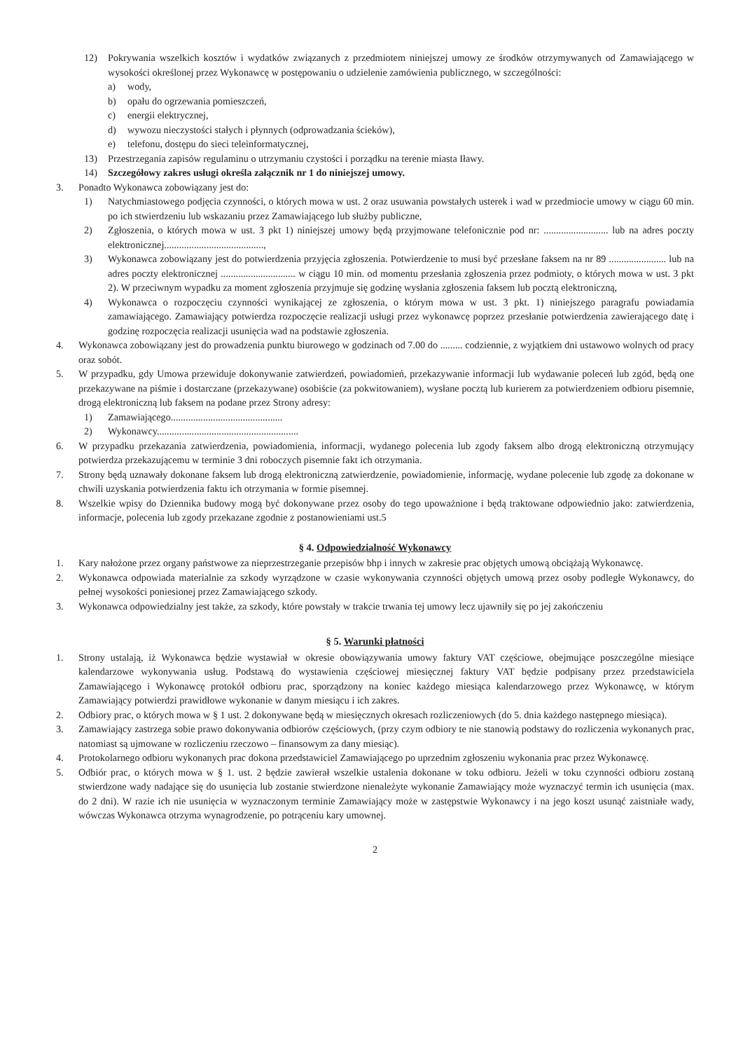12) Pokrywania wszelkich kosztów i wydatków związanych z przedmiotem niniejszej umowy ze środków otrzymywanych od Zamawiającego w wysokości określonej przez Wykonawcę w postępowaniu o udzielenie zamówienia publicznego, w szczególności:
a) wody,
b) opału do ogrzewania pomieszczeń,
c) energii elektrycznej,
d) wywozu nieczystości stałych i płynnych (odprowadzania ścieków),
e) telefonu, dostępu do sieci teleinformatycznej,
13) Przestrzegania zapisów regulaminu o utrzymaniu czystości i porządku na terenie miasta Iławy.
14) Szczegółowy zakres usługi określa załącznik nr 1 do niniejszej umowy.
3. Ponadto Wykonawca zobowiązany jest do:
1) Natychmiastowego podjęcia czynności, o których mowa w ust. 2 oraz usuwania powstałych usterek i wad w przedmiocie umowy w ciągu 60 min. po ich stwierdzeniu lub wskazaniu przez Zamawiającego lub służby publiczne,
2) Zgłoszenia, o których mowa w ust. 3 pkt 1) niniejszej umowy będą przyjmowane telefonicznie pod nr: .......................... lub na adres poczty elektronicznej........................................,
3) Wykonawca zobowiązany jest do potwierdzenia przyjęcia zgłoszenia. Potwierdzenie to musi być przesłane faksem na nr 89 ....................... lub na adres poczty elektronicznej .............................. w ciągu 10 min. od momentu przesłania zgłoszenia przez podmioty, o których mowa w ust. 3 pkt 2). W przeciwnym wypadku za moment zgłoszenia przyjmuje się godzinę wysłania zgłoszenia faksem lub pocztą elektroniczną,
4) Wykonawca o rozpoczęciu czynności wynikającej ze zgłoszenia, o którym mowa w ust. 3 pkt. 1) niniejszego paragrafu powiadamia zamawiającego. Zamawiający potwierdza rozpoczęcie realizacji usługi przez wykonawcę poprzez przesłanie potwierdzenia zawierającego datę i godzinę rozpoczęcia realizacji usunięcia wad na podstawie zgłoszenia.
4. Wykonawca zobowiązany jest do prowadzenia punktu biurowego w godzinach od 7.00 do ......... codziennie, z wyjątkiem dni ustawowo wolnych od pracy oraz sobót.
5. W przypadku, gdy Umowa przewiduje dokonywanie zatwierdzeń, powiadomień, przekazywanie informacji lub wydawanie poleceń lub zgód, będą one przekazywane na piśmie i dostarczane (przekazywane) osobiście (za pokwitowaniem), wysłane pocztą lub kurierem za potwierdzeniem odbioru pisemnie, drogą elektroniczną lub faksem na podane przez Strony adresy:
1) Zamawiającego.............................................
2) Wykonawcy.........................................................
6. W przypadku przekazania zatwierdzenia, powiadomienia, informacji, wydanego polecenia lub zgody faksem albo drogą elektroniczną otrzymujący potwierdza przekazującemu w terminie 3 dni roboczych pisemnie fakt ich otrzymania.
7. Strony będą uznawały dokonane faksem lub drogą elektroniczną zatwierdzenie, powiadomienie, informację, wydane polecenie lub zgodę za dokonane w chwili uzyskania potwierdzenia faktu ich otrzymania w formie pisemnej.
8. Wszelkie wpisy do Dziennika budowy mogą być dokonywane przez osoby do tego upoważnione i będą traktowane odpowiednio jako: zatwierdzenia, informacje, polecenia lub zgody przekazane zgodnie z postanowieniami ust.5
§ 4. Odpowiedzialność Wykonawcy
1. Kary nałożone przez organy państwowe za nieprzestrzeganie przepisów bhp i innych w zakresie prac objętych umową obciążają Wykonawcę.
2. Wykonawca odpowiada materialnie za szkody wyrządzone w czasie wykonywania czynności objętych umową przez osoby podległe Wykonawcy, do pełnej wysokości poniesionej przez Zamawiającego szkody.
3. Wykonawca odpowiedzialny jest także, za szkody, które powstały w trakcie trwania tej umowy lecz ujawniły się po jej zakończeniu
§ 5. Warunki płatności
1. Strony ustalają, iż Wykonawca będzie wystawiał w okresie obowiązywania umowy faktury VAT częściowe, obejmujące poszczególne miesiące kalendarzowe wykonywania usług. Podstawą do wystawienia częściowej miesięcznej faktury VAT będzie podpisany przez przedstawiciela Zamawiającego i Wykonawcę protokół odbioru prac, sporządzony na koniec każdego miesiąca kalendarzowego przez Wykonawcę, w którym Zamawiający potwierdzi prawidłowe wykonanie w danym miesiącu i ich zakres.
2. Odbiory prac, o których mowa w § 1 ust. 2 dokonywane będą w miesięcznych okresach rozliczeniowych (do 5. dnia każdego następnego miesiąca).
3. Zamawiający zastrzega sobie prawo dokonywania odbiorów częściowych, (przy czym odbiory te nie stanowią podstawy do rozliczenia wykonanych prac, natomiast są ujmowane w rozliczeniu rzeczowo – finansowym za dany miesiąc).
4. Protokolarnego odbioru wykonanych prac dokona przedstawiciel Zamawiającego po uprzednim zgłoszeniu wykonania prac przez Wykonawcę.
5. Odbiór prac, o których mowa w § 1. ust. 2 będzie zawierał wszelkie ustalenia dokonane w toku odbioru. Jeżeli w toku czynności odbioru zostaną stwierdzone wady nadające się do usunięcia lub zostanie stwierdzone nienależyte wykonanie Zamawiający może wyznaczyć termin ich usunięcia (max. do 2 dni). W razie ich nie usunięcia w wyznaczonym terminie Zamawiający może w zastępstwie Wykonawcy i na jego koszt usunąć zaistniałe wady, wówczas Wykonawca otrzyma wynagrodzenie, po potrąceniu kary umownej.
2